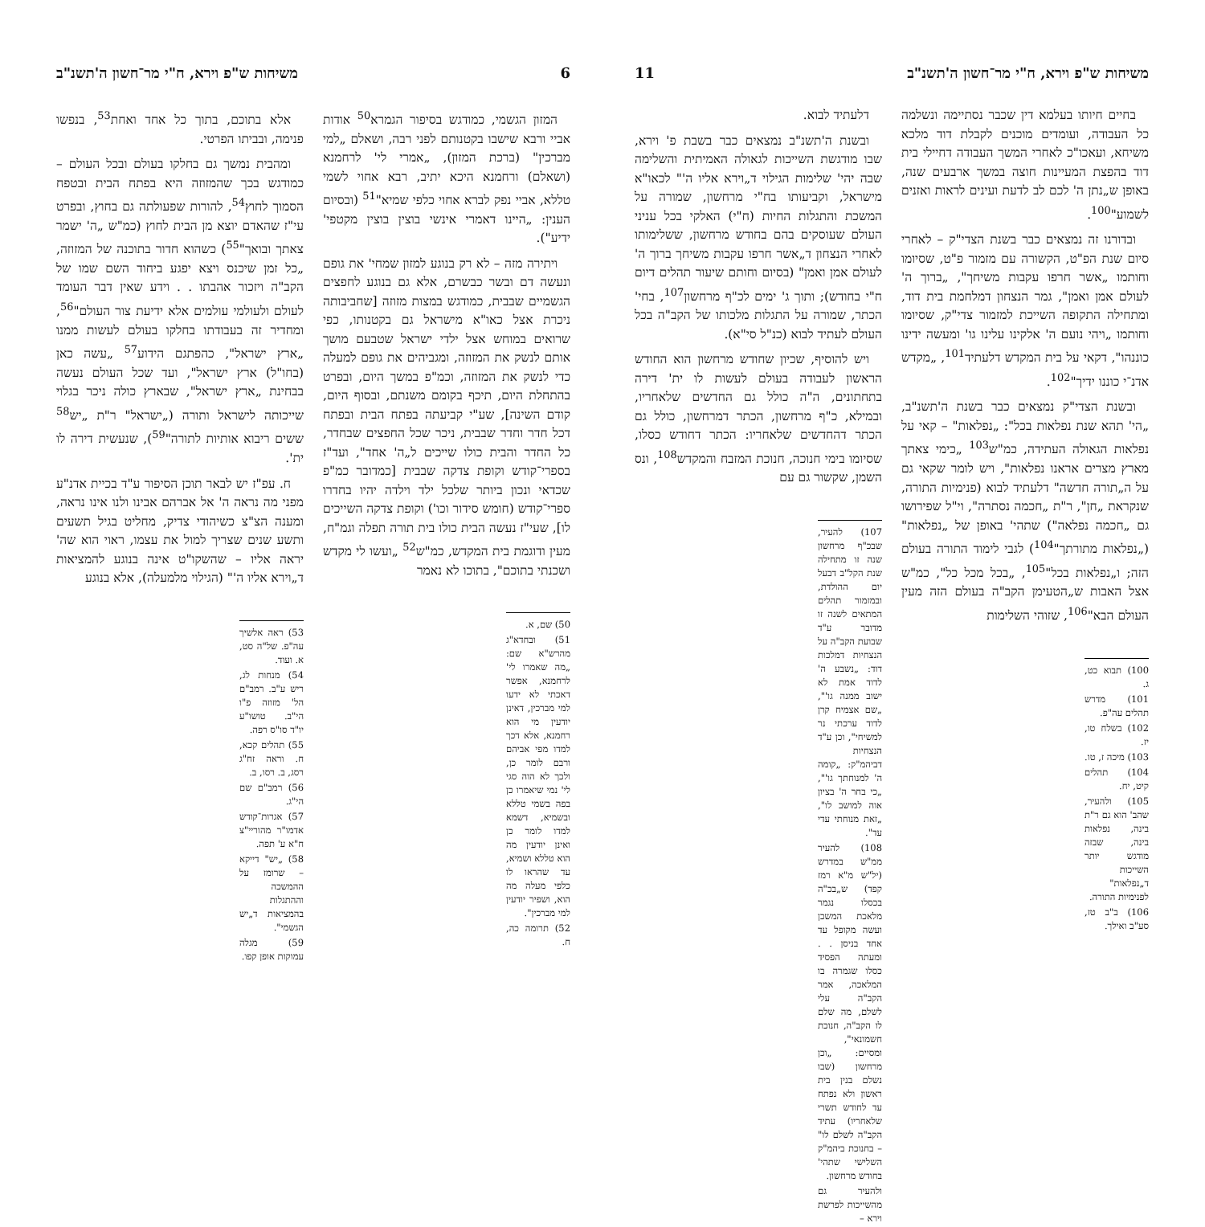6 משיחות ש"פ וירא, ח"י מר־חשון ה'תשנ"ב
המזון הגשמי, כמודגש בסיפור הגמרא<sup>50</sup> אודות אביי ורבא שישבו בקטנותם לפני רבה, ושאלם „למי מברכין" (ברכת המזון), „אמרי לי' לרחמנא (ושאלם) ורחמנא היכא יתיב, רבא אחוי לשמי טללא, אביי נפק לברא אחוי כלפי שמיא"<sup>51</sup> (ובסיום הענין: „היינו דאמרי אינשי בוצין בוצין מקטפי' ידיע").
ויתירה מזה – לא רק בנוגע למזון שמחי' את גופם ונעשה דם ובשר כבשרם, אלא גם בנוגע לחפצים הגשמיים שבבית, כמודגש במצות מזוזה [שחביבותה ניכרת אצל כאו"א מישראל גם בקטנותו, כפי שרואים במוחש אצל ילדי ישראל שטבעם מושך אותם לנשק את המזוזה, ומגביהים את גופם למעלה כדי לנשק את המזוזה, וכמ"פ במשך היום, ובפרט בהתחלת היום, תיכף בקומם משנתם, ובסוף היום, קודם השינה], שע"י קביעתה בפתח הבית ובפתח דכל חדר וחדר שבבית, ניכר שכל החפצים שבחדר, כל החדר והבית כולו שייכים ל„ה' אחד", ועד"ז בספרי־קודש וקופת צדקה שבבית [כמדובר כמ"פ שכדאי ונכון ביותר שלכל ילד וילדה יהיו בחדרו ספרי־קודש (חומש סידור וכו') וקופת צדקה השייכים לו], שעי"ז נעשה הבית כולו בית תורה תפלה וגמ"ח, מעין ודוגמת בית המקדש, כמ"ש<sup>52</sup> „ועשו לי מקדש ושכנתי בתוכם", בתוכו לא נאמר
50) שם, א.
51) ובחדא"ג מהרש"א שם: „מה שאמרו לי' לרחמנא, אפשר דאכתי לא ידעו למי מברכין, דאינן יודעין מי הוא רחמנא, אלא דכך למדו מפי אביהם ורבם לומר כן, ולכך לא הוה סגי לי' נמי שיאמרו כן בפה בשמי טללא ובשמיא, דשמא למדו לומר כן ואינן יודעין מה הוא טללא ושמיא, עד שהראו לו כלפי מעלה מה הוא, ושפיר יודעין למי מברכין".
52) תרומה כה, ח.
אלא בתוכם, בתוך כל אחד ואחת<sup>53</sup>, בנפשו פנימה, ובביתו הפרטי.
ומהבית נמשך גם בחלקו בעולם ובכל העולם – כמודגש בכך שהמזוזה היא בפתח הבית ובטפח הסמוך לחוץ<sup>54</sup>, להורות שפעולתה גם בחוץ, ובפרט עי"ז שהאדם יוצא מן הבית לחוץ (כמ"ש „ה' ישמר צאתך ובואך"<sup>55</sup>) כשהוא חדור בתוכנה של המזוזה, „כל זמן שיכנס ויצא יפגע ביחוד השם שמו של הקב"ה ויזכור אהבתו . . וידע שאין דבר העומד לעולם ולעולמי עולמים אלא ידיעת צור העולם"<sup>56</sup>, ומחדיר זה בעבודתו בחלקו בעולם לעשות ממנו „ארץ ישראל", כהפתגם הידוע<sup>57</sup> „עשה כאן (בחו"ל) ארץ ישראל", ועד שכל העולם נעשה בבחינת „ארץ ישראל", שבארץ כולה ניכר בגלוי שייכותה לישראל ותורה („ישראל" ר"ת „יש<sup>58</sup> ששים ריבוא אותיות לתורה"<sup>59</sup>), שנעשית דירה לו ית'.
ח. עפ"ז יש לבאר תוכן הסיפור ע"ד בכיית אדנ"ע מפני מה נראה ה' אל אברהם אבינו ולנו אינו נראה, ומענה הצ"צ כשיהודי צדיק, מחליט בגיל תשעים ותשע שנים שצריך למול את עצמו, ראוי הוא שה' יראה אליו – שהשקו"ט אינה בנוגע להמציאות ד„וירא אליו ה'" (הגילוי מלמעלה), אלא בנוגע
53) ראה אלשיך עה"פ. של"ה סט, א. ועוד.
54) מנחות לג, ריש ע"ב. רמב"ם הל' מזוזה פ"ו הי"ב. טושו"ע יו"ד סו"ס רפה.
55) תהלים קכא, ח. וראה זח"ג רסג, ב. רסו, ב.
56) רמב"ם שם הי"ג.
57) אגרות־קודש אדמו"ר מהוריי"צ ח"א ע' תפה.
58) „יש" דייקא – שרומז על ההמשכה וההתגלות בהמציאות ד„יש הגשמי".
59) מגלה עמוקות אופן קפו.
משיחות ש"פ וירא, ח"י מר־חשון ה'תשנ"ב 11
בחיים חיותו בעלמא דין שכבר נסתיימה ונשלמה כל העבודה, ועומדים מוכנים לקבלת דוד מלכא משיחא, ועאכו"כ לאחרי המשך העבודה דחיילי בית דוד בהפצת המעיינות חוצה במשך ארבעים שנה, באופן ש„נתן ה' לכם לב לדעת ועינים לראות ואזנים לשמוע"<sup>100</sup>.
ובדורנו זה נמצאים כבר בשנת הצדי"ק – לאחרי סיום שנת הפ"ט, הקשורה עם מזמור פ"ט, שסיומו וחותמו „אשר חרפו עקבות משיחך", „ברוך ה' לעולם אמן ואמן", גמר הנצחון דמלחמת בית דוד, ומתחילה התקופה השייכת למזמור צדי"ק, שסיומו וחותמו „ויהי נועם ה' אלקינו עלינו גו' ומעשה ידינו כוננהו", דקאי על בית המקדש דלעתיד<sup>101</sup>, „מקדש אדנ־י כוננו ידיך"<sup>102</sup>.
ובשנת הצדי"ק נמצאים כבר בשנת ה'תשנ"ב, „הי' תהא שנת נפלאות בכל": „נפלאות" – קאי על נפלאות הגאולה העתידה, כמ"ש<sup>103</sup> „כימי צאתך מארץ מצרים אראנו נפלאות", ויש לומר שקאי גם על ה„תורה חדשה" דלעתיד לבוא (פנימיות התורה, שנקראת „חן", ר"ת „חכמה נסתרה", וי"ל שפירושו גם „חכמה נפלאה") שתהי' באופן של „נפלאות" („נפלאות מתורתך"<sup>104</sup>) לגבי לימוד התורה בעולם הזה; ו„נפלאות בכל"<sup>105</sup>, „בכל מכל כל", כמ"ש אצל האבות ש„הטעימן הקב"ה בעולם הזה מעין העולם הבא"<sup>106</sup>, שזוהי השלימות
100) תבוא כט, ג.
101) מדרש תהלים עה"פ.
102) בשלח טו, יז.
103) מיכה ז, טו.
104) תהלים קיט, יח.
105) ולהעיר, שהב' הוא גם ר"ת בינה, נפלאות בינה, שבזה מודגש יותר השייכות ד„נפלאות" לפנימיות התורה.
106) ב"ב טז, סע"ב ואילך.
דלעתיד לבוא.
ובשנת ה'תשנ"ב נמצאים כבר בשבת פ' וירא, שבו מודגשת השייכות לגאולה האמיתית והשלימה שבה יהי' שלימות הגילוי ד„וירא אליו ה'" לכאו"א מישראל, וקביעותו בח"י מרחשון, שמורה על המשכת והתגלות החיות (ח"י) האלקי בכל עניני העולם שעוסקים בהם בחודש מרחשון, ששלימותו לאחרי הנצחון ד„אשר חרפו עקבות משיחך ברוך ה' לעולם אמן ואמן" (בסיום וחותם שיעור תהלים דיום ח"י בחודש); ותוך ג' ימים לכ"ף מרחשון<sup>107</sup>, בחי' הכתר, שמורה על התגלות מלכותו של הקב"ה בכל העולם לעתיד לבוא (כנ"ל סי"א).
ויש להוסיף, שכיון שחודש מרחשון הוא החודש הראשון לעבודה בעולם לעשות לו ית' דירה בתחתונים, ה"ה כולל גם החדשים שלאחריו, ובמילא, כ"ף מרחשון, הכתר דמרחשון, כולל גם הכתר דהחדשים שלאחריו: הכתר דחודש כסלו, שסיומו בימי חנוכה, חנוכת המזבח והמקדש<sup>108</sup>, ונס השמן, שקשור גם עם
107) להעיר, שבכ"ף מרחשון שנה זו מתחילה שנת הקל"ב דבעל יום ההולדת, ובמזמור תהלים המתאים לשנה זו מדובר ע"ד שבועת הקב"ה על הנצחיות דמלכות דוד: „נשבע ה' לדוד אמת לא ישוב ממנה גו'", „שם אצמיח קרן לדוד ערכתי נר למשיחי", וכן ע"ד הנצחיות דביהמ"ק: „קומה ה' למנוחתך גו'", „כי בחר ה' בציון אוה למושב לו", „זאת מנוחתי עדי עד".
108) להעיר ממ"ש במדרש (יל"ש מ"א רמז קפד) ש„בכ"ה בכסלו נגמר מלאכת המשכן ועשה מקופל עד אחד בניסן . . ומעתה הפסיד כסלו שגמרה בו המלאכה, אמר הקב"ה עלי לשלם, מה שלם לו הקב"ה, חנוכת חשמונאי", ומסיים: „וכן מרחשון (שבו נשלם בנין בית ראשון ולא נפתח עד לחודש תשרי שלאחריו) עתיד הקב"ה לשלם לו" – בחנוכת ביהמ"ק השלישי שתהי' בחודש מרחשון.
ולהעיר גם מהשייכות לפרשת וירא –